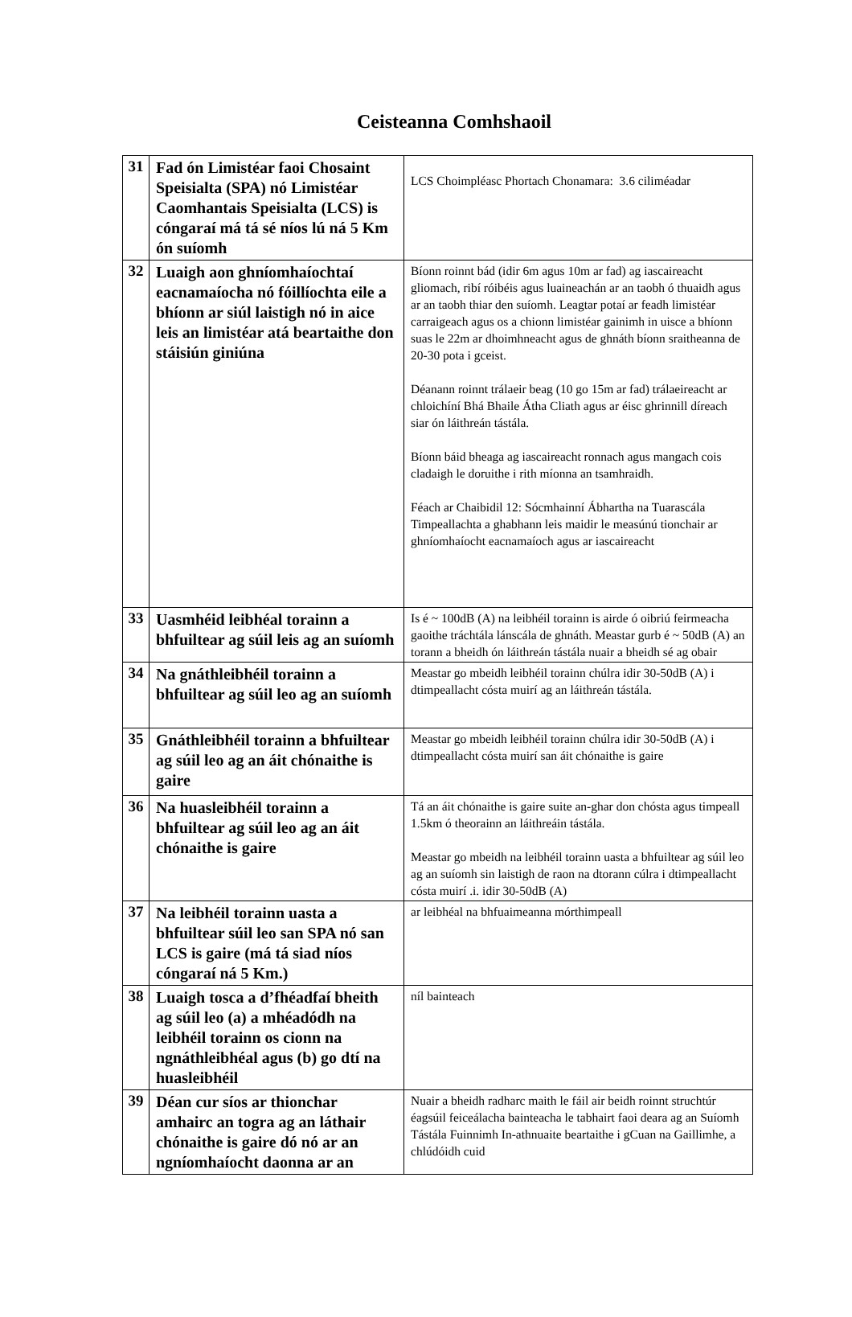Ceisteanna Comhshaoil
| 31 | Fad ón Limistéar faoi Chosaint Speisialta (SPA) nó Limistéar Caomhantais Speisialta (LCS) is cóngaraí má tá sé níos lú ná 5 Km ón suíomh | LCS Choimpléasc Phortach Chonamara: 3.6 ciliméadar |
| 32 | Luaigh aon ghníomhaíochtaí eacnamaíocha nó fóillíochta eile a bhíonn ar siúl laistigh nó in aice leis an limistéar atá beartaithe don stáisiún giniúna | Bíonn roinnt bád (idir 6m agus 10m ar fad) ag iascaireacht gliomach, ribí róibéis agus luaineachán ar an taobh ó thuaidh agus ar an taobh thiar den suíomh. Leagtar potaí ar feadh limistéar carraigeach agus os a chionn limistéar gainimh in uisce a bhíonn suas le 22m ar dhoimhneacht agus de ghnáth bíonn sraitheanna de 20-30 pota i gceist. Déanann roinnt trálaeir beag (10 go 15m ar fad) trálaeireacht ar chloichíní Bhá Bhaile Átha Cliath agus ar éisc ghrinnill díreach siar ón láithreán tástála. Bíonn báid bheaga ag iascaireacht ronnach agus mangach cois cladaigh le doruithe i rith míonna an tsamhraidh. Féach ar Chaibidil 12: Sócmhainní Ábhartha na Tuarascála Timpeallachta a ghabhann leis maidir le measúnú tionchair ar ghníomhaíocht eacnamaíoch agus ar iascaireacht |
| 33 | Uasmhéid leibhéal torainn a bhfuiltear ag súil leis ag an suíomh | Is é ~ 100dB (A) na leibhéil torainn is airde ó oibriú feirmeacha gaoithe tráchtála lánscála de ghnáth. Meastar gurb é ~ 50dB (A) an torann a bheidh ón láithreán tástála nuair a bheidh sé ag obair |
| 34 | Na gnáthleibhéil torainn a bhfuiltear ag súil leo ag an suíomh | Meastar go mbeidh leibhéil torainn chúlra idir 30-50dB (A) i dtimpeallacht cósta muirí ag an láithreán tástála. |
| 35 | Gnáthleibhéil torainn a bhfuiltear ag súil leo ag an áit chónaithe is gaire | Meastar go mbeidh leibhéil torainn chúlra idir 30-50dB (A) i dtimpeallacht cósta muirí san áit chónaithe is gaire |
| 36 | Na huasleibhéil torainn a bhfuiltear ag súil leo ag an áit chónaithe is gaire | Tá an áit chónaithe is gaire suite an-ghar don chósta agus timpeall 1.5km ó theorainn an láithreáin tástála. Meastar go mbeidh na leibhéil torainn uasta a bhfuiltear ag súil leo ag an suíomh sin laistigh de raon na dtorann cúlra i dtimpeallacht cósta muirí .i. idir 30-50dB (A) |
| 37 | Na leibhéil torainn uasta a bhfuiltear súil leo san SPA nó san LCS is gaire (má tá siad níos cóngaraí ná 5 Km.) | ar leibhéal na bhfuaimeanna mórthimpeall |
| 38 | Luaigh tosca a d’fhéadfaí bheith ag súil leo (a) a mhéadódh na leibhéil torainn os cionn na ngnáthleibhéal agus (b) go dtí na huasleibhéil | níl bainteach |
| 39 | Déan cur síos ar thionchar amhairc an togra ag an láthair chónaithe is gaire dó nó ar an ngníomhaíocht daonna ar an | Nuair a bheidh radharc maith le fáil air beidh roinnt struchtúr éagsúil feiceálacha bainteacha le tabhairt faoi deara ag an Suíomh Tástála Fuinnimh In-athnuaite beartaithe i gCuan na Gaillimhe, a chlúdóidh cuid |